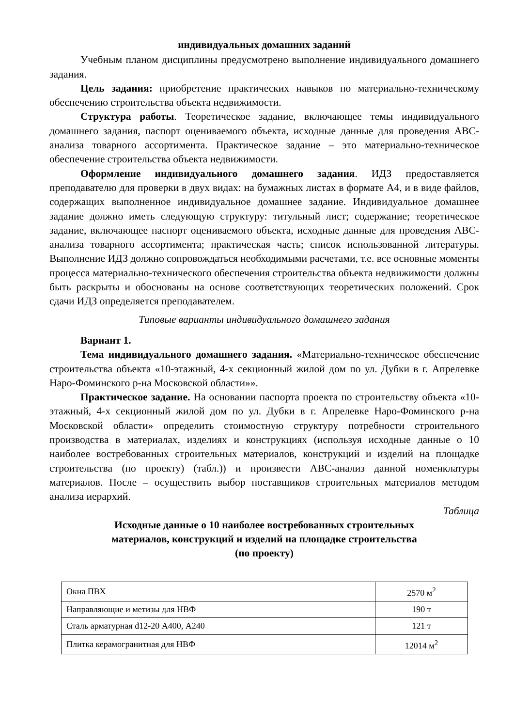индивидуальных домашних заданий
Учебным планом дисциплины предусмотрено выполнение индивидуального домашнего задания.
Цель задания: приобретение практических навыков по материально-техническому обеспечению строительства объекта недвижимости.
Структура работы. Теоретическое задание, включающее темы индивидуального домашнего задания, паспорт оцениваемого объекта, исходные данные для проведения ABC-анализа товарного ассортимента. Практическое задание – это материально-техническое обеспечение строительства объекта недвижимости.
Оформление индивидуального домашнего задания. ИДЗ предоставляется преподавателю для проверки в двух видах: на бумажных листах в формате А4, и в виде файлов, содержащих выполненное индивидуальное домашнее задание. Индивидуальное домашнее задание должно иметь следующую структуру: титульный лист; содержание; теоретическое задание, включающее паспорт оцениваемого объекта, исходные данные для проведения ABC-анализа товарного ассортимента; практическая часть; список использованной литературы. Выполнение ИДЗ должно сопровождаться необходимыми расчетами, т.е. все основные моменты процесса материально-технического обеспечения строительства объекта недвижимости должны быть раскрыты и обоснованы на основе соответствующих теоретических положений. Срок сдачи ИДЗ определяется преподавателем.
Типовые варианты индивидуального домашнего задания
Вариант 1.
Тема индивидуального домашнего задания. «Материально-техническое обеспечение строительства объекта «10-этажный, 4-х секционный жилой дом по ул. Дубки в г. Апрелевке Наро-Фоминского р-на Московской области»».
Практическое задание. На основании паспорта проекта по строительству объекта «10-этажный, 4-х секционный жилой дом по ул. Дубки в г. Апрелевке Наро-Фоминского р-на Московской области» определить стоимостную структуру потребности строительного производства в материалах, изделиях и конструкциях (используя исходные данные о 10 наиболее востребованных строительных материалов, конструкций и изделий на площадке строительства (по проекту) (табл.)) и произвести ABC-анализ данной номенклатуры материалов. После – осуществить выбор поставщиков строительных материалов методом анализа иерархий.
Таблица
Исходные данные о 10 наиболее востребованных строительных
материалов, конструкций и изделий на площадке строительства
(по проекту)
| Окна ПВХ | 2570 м<sup>2</sup> |
| Направляющие и метизы для НВФ | 190 т |
| Сталь арматурная d12-20 А400, А240 | 121 т |
| Плитка керамогранитная для НВФ | 12014 м<sup>2</sup> |